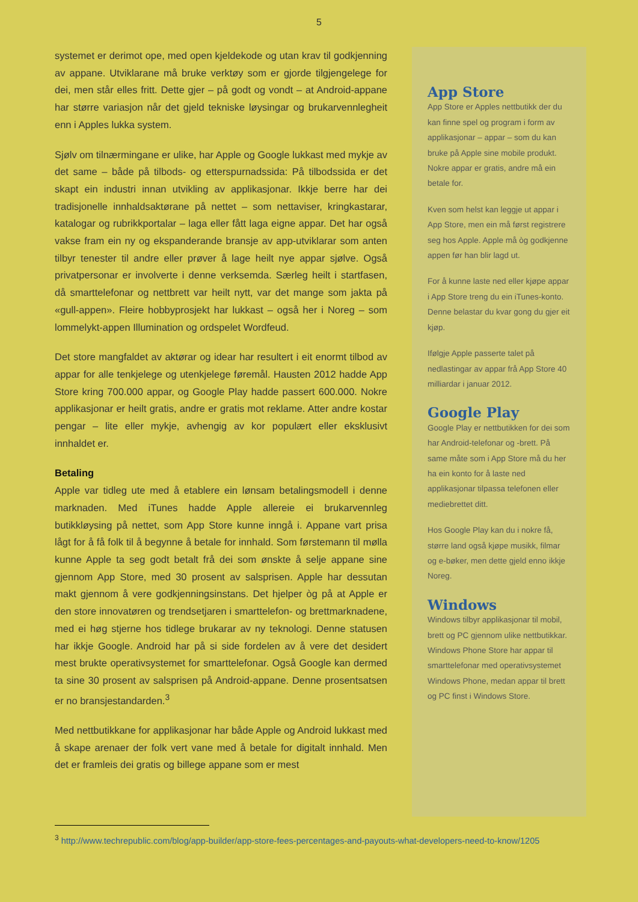5
systemet er derimot ope, med open kjeldekode og utan krav til godkjenning av appane. Utviklarane må bruke verktøy som er gjorde tilgjengelege for dei, men står elles fritt. Dette gjer – på godt og vondt – at Android-appane har større variasjon når det gjeld tekniske løysingar og brukarvennlegheit enn i Apples lukka system.
Sjølv om tilnærmingane er ulike, har Apple og Google lukkast med mykje av det same – både på tilbods- og etterspurnadssida: På tilbodssida er det skapt ein industri innan utvikling av applikasjonar. Ikkje berre har dei tradisjonelle innhaldsaktørane på nettet – som nettaviser, kringkastarar, katalogar og rubrikkportalar – laga eller fått laga eigne appar. Det har også vakse fram ein ny og ekspanderande bransje av app-utviklarar som anten tilbyr tenester til andre eller prøver å lage heilt nye appar sjølve. Også privatpersonar er involverte i denne verksemda. Særleg heilt i startfasen, då smarttelefonar og nettbrett var heilt nytt, var det mange som jakta på «gull-appen». Fleire hobbyprosjekt har lukkast – også her i Noreg – som lommelykt-appen Illumination og ordspelet Wordfeud.
Det store mangfaldet av aktørar og idear har resultert i eit enormt tilbod av appar for alle tenkjelege og utenkjelege føremål. Hausten 2012 hadde App Store kring 700.000 appar, og Google Play hadde passert 600.000. Nokre applikasjonar er heilt gratis, andre er gratis mot reklame. Atter andre kostar pengar – lite eller mykje, avhengig av kor populært eller eksklusivt innhaldet er.
Betaling
Apple var tidleg ute med å etablere ein lønsam betalingsmodell i denne marknaden. Med iTunes hadde Apple allereie ei brukarvennleg butikkløysing på nettet, som App Store kunne inngå i. Appane vart prisa lågt for å få folk til å begynne å betale for innhald. Som førstemann til mølla kunne Apple ta seg godt betalt frå dei som ønskte å selje appane sine gjennom App Store, med 30 prosent av salsprisen. Apple har dessutan makt gjennom å vere godkjenningsinstans. Det hjelper òg på at Apple er den store innovatøren og trendsetjaren i smarttelefon- og brettmarknadene, med ei høg stjerne hos tidlege brukarar av ny teknologi. Denne statusen har ikkje Google. Android har på si side fordelen av å vere det desidert mest brukte operativsystemet for smarttelefonar. Også Google kan dermed ta sine 30 prosent av salsprisen på Android-appane. Denne prosentsatsen er no bransjestandarden.<sup>3</sup>
Med nettbutikkane for applikasjonar har både Apple og Android lukkast med å skape arenaer der folk vert vane med å betale for digitalt innhald. Men det er framleis dei gratis og billege appane som er mest
App Store
App Store er Apples nettbutikk der du kan finne spel og program i form av applikasjonar – appar – som du kan bruke på Apple sine mobile produkt. Nokre appar er gratis, andre må ein betale for.
Kven som helst kan leggje ut appar i App Store, men ein må først registrere seg hos Apple. Apple må òg godkjenne appen før han blir lagd ut.
For å kunne laste ned eller kjøpe appar i App Store treng du ein iTunes-konto. Denne belastar du kvar gong du gjer eit kjøp.
Ifølgje Apple passerte talet på nedlastingar av appar frå App Store 40 milliardar i januar 2012.
Google Play
Google Play er nettbutikken for dei som har Android-telefonar og -brett. På same måte som i App Store må du her ha ein konto for å laste ned applikasjonar tilpassa telefonen eller mediebrettet ditt.
Hos Google Play kan du i nokre få, større land også kjøpe musikk, filmar og e-bøker, men dette gjeld enno ikkje Noreg.
Windows
Windows tilbyr applikasjonar til mobil, brett og PC gjennom ulike nettbutikkar. Windows Phone Store har appar til smarttelefonar med operativsystemet Windows Phone, medan appar til brett og PC finst i Windows Store.
<sup>3</sup> http://www.techrepublic.com/blog/app-builder/app-store-fees-percentages-and-payouts-what-developers-need-to-know/1205